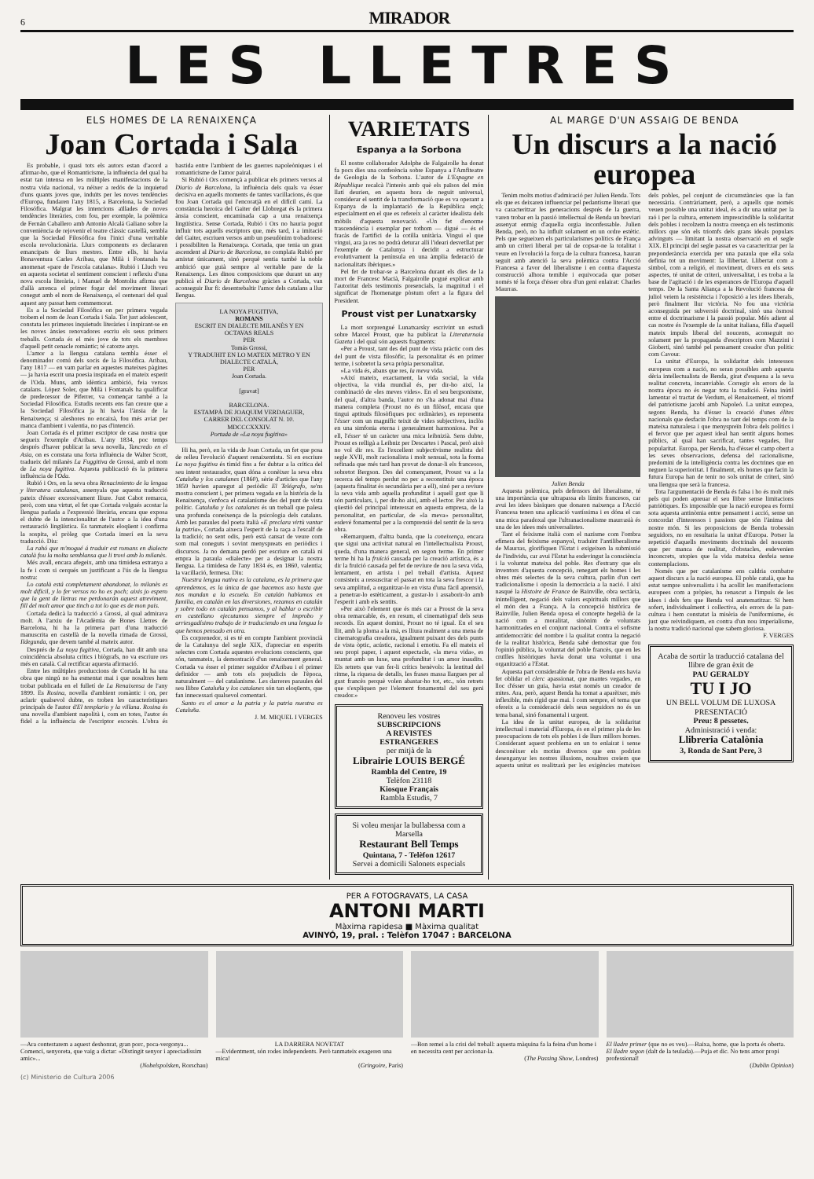6 MIRADOR
LES LLETRES
ELS HOMES DE LA RENAIXENÇA
Joan Cortada i Sala
Es probable, i quasi tots els autors estan d'acord a afirmar-ho, que el Romanticisme, la influència del qual ha estat tan intensa en les múltiples manifestacions de la nostra vida nacional, va néixer a redós de la inquietud d'uns quants joves que, induïts per les noves tendències d'Europa, fundaren l'any 1815, a Barcelona, la Sociedad Filosófica. Malgrat les intencions aïllades de noves tendències literàries, com fou, per exemple, la polèmica de Fernán Caballero amb Antonio Alcalá Galiano sobre la conveniència de rejovenir el teatre clàssic castellà, sembla que la Sociedad Filosófica fou l'inici d'una veritable escola revolucionària. Llurs components es declararen emancipats de llurs mestres. Entre ells, hi havia Bonaventura Carles Aribau, que Milà i Fontanals ha anomenat «pare de l'escola catalana». Rubió i Lluch veu en aquesta societat el sentiment conscient i reflexiu d'una nova escola literària, i Manuel de Montoliu afirma que d'allà arrenca el primer fogar del moviment literari conegut amb el nom de Renaixença, el centenari del qual aquest any passat hem commemorat.
Es a la Sociedad Filosófica on per primera vegada trobem el nom de Joan Cortada i Sala. Tot just adolescent, constata les primeres inquietuds literàries i inspirant-se en les noves ànsies renovadores escriu els seus primers treballs. Cortada és el més jove de tots els membres d'aquell petit cenacle romàntic; té catorze anys.
L'amor a la llengua catalana sembla ésser el denominador comú dels socis de la Filosòfica. Aribau, l'any 1817 — en vam parlar en aquestes mateixes pàgines — ja havia escrit una poesia inspirada en el mateix esperit de l'Oda. Muns, amb idèntica ambició, feia versos catalans. López Soler, que Milà i Fontanals ha qualificat de predecessor de Piferrer, va començar també a la Sociedad Filosófica. Estudis recents ens fan creure que a la Sociedad Filosófica ja hi havia l'ànsia de la Renaixença; si aleshores no encaixà, fou més aviat per manca d'ambient i valentia, no pas d'intenció.
Joan Cortada és el primer escriptor de casa nostra que segueix l'exemple d'Aribau. L'any 1834, poc temps després d'haver publicat la seva novella, Tancredo en el Asia, on es constata una forta influència de Walter Scott, tradueix del milanès La Fuggitiva de Grossi, amb el nom de La noya fugitiva. Aquesta publicació és la primera influència de l'Oda.
Rubió i Ors, en la seva obra Renacimiento de la lengua y literatura catalanas, assenyala que aquesta traducció pateix d'ésser excessivament lliure. Just Cabot remarca, però, com una virtut, el fet que Cortada volgués acostar la llengua parlada a l'expressió literària, encara que exposa el dubte de la intencionalitat de l'autor a la idea d'una restauració lingüística. Es tanmateix eloqüent i confirma la sospita, el pròleg que Cortada inserí en la seva traducció. Diu:
La rahó que m'mogué á traduir est romans en dialecte català fou la molta semblansa que li trovi amb lo milanès.
Més avall, encara afegeix, amb una timidesa estranya a la fe i com si cerqués un justificant a l'ús de la llengua nostra:
Lo català está completament abandonat, lo milanès es molt difícil, y lo fer versos no ho es poch; aixis jo espero que la gent de lletras me perdonarán aquest atreviment, fill del molt amor que tinch a tot lo que es de mon pais.
Cortada dedicà la traducció a Grossi, al qual admirava molt. A l'arxiu de l'Acadèmia de Bones Lletres de Barcelona, hi ha la primera part d'una traducció manuscrita en castellà de la novella rimada de Grossi, Ildegunda, que devem també al mateix autor.
Després de La noya fugitiva, Cortada, han dit amb una coincidència absoluta crítics i biògrafs, no va escriure res més en català. Cal rectificar aquesta afirmació.
Entre les múltiples produccions de Cortada hi ha una obra que ningú no ha esmentat mai i que nosaltres hem trobat publicada en el fulletí de La Renaixensa de l'any 1899. Es Rosina, novella d'ambient romàntic i on, per aclarir qualsevol dubte, es troben les característiques principals de l'autor d'El templario y la villana. Rosina és una novella d'ambient napolità i, com en totes, l'autor és fidel a la influència de l'escriptor escocès. L'obra és bastida entre l'ambient de les guerres napoleòniques i el romanticisme de l'amor pairal.
Si Rubió i Ors començà a publicar els primers versos al Diario de Barcelona, la influència dels quals va ésser decisiva en aquells moments de tantes vacillacions, és que fou Joan Cortada qui l'encoratjà en el difícil camí. La constància heroica del Gaiter del Llobregat és la primera ànsia conscient, encaminada cap a una renaixença lingüística. Sense Cortada, Rubió i Ors no hauria pogut influir tots aquells escriptors que, més tard, i a imitació del Gaiter, escriuen versos amb un pseudònim trobadoresc i possibiliten la Renaixença. Cortada, que tenia un gran ascendent al Diario de Barcelona, no complaïa Rubió per amistat únicament, sinó perquè sentia també la noble ambició que guià sempre al veritable pare de la Renaixença. Les dinou composicions que durant un any publicà el Diario de Barcelona gràcies a Cortada, van aconseguir llur fi: desentrebaltir l'amor dels catalans a llur llengua.
LA NOYA FUGITIVA,
ROMANS
ESCRIT EN DIALECTE MILANÈS Y EN OCTAVAS REALS
PER
Tomás Grossi,
Y TRADUHIT EN LO MATEIX METRO Y EN DIALECTE CATALÁ,
PER
Joan Cortada.
[gravat]
BARCELONA.
ESTAMPÀ DE JOAQUIM VERDAGUER,
CARRER DEL CONSOLAT N. 10.
MDCCCXXXIV.
Portada de «La noya fugitiva»
Hi ha, però, en la vida de Joan Cortada, un fet que posa de relleu l'evolució d'aquest renaixentista. Si en escriure La noya fugitiva és tímid fins a fer dubtar a la crítica del seu intent restaurador, quan dóna a conèixer la seva obra Cataluña y los catalanes (1860), sèrie d'articles que l'any 1859 havien aparegut al periòdic El Telégrafo, se'ns mostra conscient i, per primera vegada en la història de la Renaixença, s'enfoca el catalanisme des del punt de vista polític. Cataluña y los catalanes és un treball que palesa una profunda coneixença de la psicologia dels catalans. Amb les paraules del poeta italià «E preclara virtù vantar la patria», Cortada aixeca l'esperit de la raça a l'escalf de la tradició; no sent odis, però està cansat de veure com som mal coneguts i sovint menyspreats en periòdics i discursos. Ja no demana perdó per escriure en català ni empra la paraula «dialecte» per a designar la nostra llengua. La timidesa de l'any 1834 és, en 1860, valentia; la vacillació, fermesa. Diu:
Nuestra lengua nativa es la catalana, es la primera que aprendemos, es la única de que hacemos uso hasta que nos mandan a la escuela. En catalán hablamos en familia, en catalán en las diversiones, rezamos en catalán y sobre todo en catalán pensamos, y al hablar o escribir en castellano ejecutamos siempre el improbo y arriesgadísimo trabajo de ir traduciendo en una lengua lo que hemos pensado en otra.
Es corprenedor, si es té en compte l'ambient provincià de la Catalunya del segle XIX, d'apreciar en esperits selectes com Cortada aquestes evolucions conscients, que són, tanmateix, la demostració d'un renaixement general. Cortada va ésser el primer seguidor d'Aribau i el primer definidor — amb tots els prejudicis de l'època, naturalment — del catalanisme. Les darreres paraules del seu llibre Cataluña y los catalanes són tan eloqüents, que fan innecessari qualsevol comentari.
Santo es el amor a la patria y la patria nuestra es Cataluña.
J. M. MIQUEL I VERGES
VARIETATS
Espanya a la Sorbona
El nostre collaborador Adolphe de Falgairolle ha donat fa pocs dies una conferència sobre Espanya a l'Amfiteatre de Geologia de la Sorbona. L'autor de L'Espagne en République recalcà l'interès amb què els països del món llatí deurien, en aquesta hora de neguit universal, considerar el sentit de la transformació que es va operant a Espanya de la implantació de la República ençà; especialment en el que es referei̇x al caràcter idealista dels mòbils d'aquesta renovació. «Un fet d'enorme trascendència i exemplar per tothom — digué — és el fracàs de l'artifici de la cotilla unitària. Vingui el que vingui, ara ja res no podrà deturar allí l'ideari desvetllat per l'exemple de Catalunya i decidit a estructurar evolutivament la península en una àmplia federació de nacionalitats ibèriques.»
Pel fet de trobar-se a Barcelona durant els dies de la mort de Francesc Macià, Falgairolle pogué explicar amb l'autoritat dels testimonis presencials, la magnitud i el significat de l'homenatge pòstum ofert a la figura del President.
Proust vist per Lunatxarsky
La mort sorprengué Lunatxarsky escrivint un estudi sobre Marcel Proust, que ha publicat la Literaturnaia Gazeta i del qual són aquests fragments:
«Per a Proust, tant des del punt de vista pràctic com des del punt de vista filosòfic, la personalitat és en primer terme, i sobretot la seva pròpia personalitat.
»La vida és, abans que res, la meva vida.
»Així mateix, exactament, la vida social, la vida objectiva, la vida mundial és, per dir-ho així, la combinació de «les meves vides». En el seu bergsonisme, del qual, d'altra banda, l'autor no s'ha adonat mai d'una manera completa (Proust no és un filòsof, encara que tingui aptituds filosòfiques poc ordinàries), es representa l'ésser com un magnífic teixit de vides subjectives, inclòs en una simfonia eterna i generalment harmoniosa. Per a ell, l'ésser té un caràcter una mica leibnizià. Sens dubte, Proust es relligà a Leibniz per Descartes i Pascal, però això no vol dir res. Es l'excellent subjectivisme realista del segle XVII, molt racionalista i molt sensual, sota la forma refinada que més tard han provat de donar-li els francesos, sobretot Bergson. Des del començament, Proust va a la recerca del temps perdut no per a reconstituir una època (aquesta finalitat és secundària per a ell), sinó per a reviure la seva vida amb aquella profunditat i aquell gust que li són particulars, i, per dir-ho així, amb el lector. Per això la qüestió del principal interessat en aquesta empresa, de la personalitat, en particular, de «la meva» personalitat, esdevé fonamental per a la comprensió del sentit de la seva obra.
»Remarquem, d'altra banda, que la coneixença, encara que sigui una activitat natural en l'intellectualista Proust, queda, d'una manera general, en segon terme. En primer terme hi ha la fruïció causada per la creació artística, és a dir la fruïció causada pel fet de reviure de nou la seva vida, lentament, en artista i pel treball d'artista. Aquest consisteix a ressuscitar el passat en tota la seva frescor i la seva amplitud, a organitzar-lo en vista d'una fàcil aprensió, a penetrar-lo estèticament, a gustar-lo i assaborir-lo amb l'esperit i amb els sentits.
»Per això l'element que és més car a Proust de la seva obra remarcable, és, en resum, el cinematògraf dels seus records. En aquest domini, Proust no té igual. En el seu llit, amb la ploma a la mà, es lliura realment a una mena de cinematografia creadora, igualment puixant des dels punts de vista òptic, acústic, racional i emotiu. Fa ell mateix el seu propi paper, i aquest espectacle, «la meva vida», es muntat amb un luxe, una profunditat i un amor inaudits. Els retrets que van fer-li crítics benèvols: la lentitud del ritme, la riquesa de detalls, les frases massa llargues per al gust francès perquè volen abastar-ho tot, etc., són retrets que s'expliquen per l'element fonamental del seu geni creador.»
Renoveu les vostres
SUBSCRIPCIONS
A REVISTES
ESTRANGERES
per mitjà de la
Librairie LOUIS BERGÉ
Rambla del Centre, 19
Telèfon 23118
Kiosque Français
Rambla Estudis, 7
Si voleu menjar la bullabessa com a Marsella
Restaurant Bell Temps
Quintana, 7 - Telèfon 12617
Servei a domicili Salonets especials
AL MARGE D'UN ASSAIG DE BENDA
Un discurs a la nació europea
Tenim molts motius d'admiració per Julien Benda. Tots els que es deixaren influenciar pel pedantisme literari que va caracteritzar les generacions després de la guerra, varen trobar en la passió intellectual de Benda un breviari assenyat enmig d'aquella orgia inconfessable. Julien Benda, però, no ha influït solament en un ordre estètic. Pels que segueixen els particularismes polítics de França amb un criteri liberal per tal de copsar-ne la totalitat i veure en l'evolució la força de la cultura francesa, hauran seguit amb atenció la seva polèmica contra l'Acció Francesa a favor del liberalisme i en contra d'aquesta construcció alhora temible i equivocada que potser només té la força d'ésser obra d'un geni enlairat: Charles Maurras.
Julien Benda
Aquesta polèmica, pels defensors del liberalisme, té una importància que ultrapassa els límits francesos, car avui les idees bàsiques que donaren naixença a l'Acció Francesa tenen una aplicació vastíssima i es dóna el cas una mica paradoxal que l'ultranacionalisme maurrasià és una de les idees més universalistes.
Tant el feixisme italià com el nazisme com l'ombra efímera del feixisme espanyol, traduint l'antiliberalisme de Maurras, glorifiquen l'Estat i exigeixen la submissió de l'individu, car avui l'Estat ha esdevingut la consciència i la voluntat mateixa del poble. Res d'estrany que els inventors d'aquesta concepció, renegant els homes i les obres més selectes de la seva cultura, parlin d'un cert tradicionalisme i oposin la democràcia a la nació. I així nasqué la Histoire de France de Bainville, obra sectària, inintelligent, negació dels valors espirituals millors que el món deu a França. A la concepció històrica de Bainville, Julien Benda oposa el concepte hegelià de la nació com a moralitat, sinònim de voluntats harmonitzades en el conjunt nacional. Contra el sofisme antidemocràtic del nombre i la qualitat contra la negació de la realitat històrica, Benda sabé demostrar que fou l'opinió pública, la voluntat del poble francès, que en les cruïlles històriques havia donat una voluntat i una organització a l'Estat.
Aquesta part considerable de l'obra de Benda ens havia fet oblidar el clerc apassionat, que mantes vegades, en lloc d'ésser un guia, havia estat només un creador de mites. Ara, però, aquest Benda ha tornat a aparèixer, més inflexible, més rígid que mai. I com sempre, el tema que ofereix a la consideració dels seus seguidors no és un tema banal, sinó fonamental i urgent.
La idea de la unitat europea, de la solidaritat intellectual i material d'Europa, és en el primer pla de les preocupacions de tots els pobles i de llurs millors homes. Considerant aquest problema en un to enlairat i sense desconèixer els motius diversos que ens podrien desenganyar les nostres illusions, nosaltres creiem que aquesta unitat es realitzarà per les exigències mateixes dels pobles, pel conjunt de circumstàncies que la fan necessària. Contràriament, però, a aquells que només veuen possible una unitat ideal, és a dir una unitat per la raó i per la cultura, entenem imprescindible la solidaritat dels pobles i recolzem la nostra creença en els testimonis millors que són els triomfs dels grans ideals populars advinguts — limitant la nostra observació en el segle XIX. El principi del segle passat es va caracteritzar per la preponderància exercida per una paraula que ella sola definia tot un moviment: la llibertat. Llibertat com a símbol, com a religió, el moviment, divers en els seus aspectes, té unitat de criteri, universalitat, i es troba a la base de l'agitació i de les esperances de l'Europa d'aquell temps. De la Santa Aliança a la Revolució francesa de juliol veiem la resistència i l'oposició a les idees liberals, però finalment llur victòria. No fou una victòria aconseguida per subversió doctrinal, sinó una òsmosi entre el doctrinarisme i la passió popular. Més adient al cas nostre és l'exemple de la unitat italiana, filla d'aquell mateix impuls liberal del noucents, aconseguit no solament per la propaganda d'escriptors com Mazzini i Gioberti, sinó també pel pensament creador d'un polític com Cavour.
La unitat d'Europa, la solidaritat dels interessos europeus com a nació, no seran possibles amb aquesta dèria intellectualista de Benda, girat d'esquena a la seva realitat concreta, incanviable. Corregir els errors de la nostra època no és negar tota la tradició. Feina inútil lamentar el tractat de Verdum, el Renaixement, el triomf del patriotisme jacobí amb Napoleó. La unitat europea, segons Benda, ha d'ésser la creació d'unes élites nacionals que desfacin l'obra no tant del temps com de la mateixa naturalesa i que menyspreïn l'obra dels polítics i el fervor que per aquest ideal han sentit alguns homes públics, al qual han sacrificat, tantes vegades, llur popularitat. Europa, per Benda, ha d'ésser el camp obert a les seves observacions, defensa del racionalisme, predomini de la intelligència contra les doctrines que en neguen la superioritat. I finalment, els homes que facin la futura Europa han de tenir no sols unitat de criteri, sinó una llengua que serà la francesa.
Tota l'argumentació de Benda és falsa i ho és molt més pels qui poden apreuar el seu llibre sense limitacions patriòtiques. Es impossible que la nació europea es formi sota aquesta antinòmia entre pensament i acció, sense un concordat d'interessos i passions que són l'ànima del nostre món. Si les proposicions de Benda trobessin seguidors, no en resultaria la unitat d'Europa. Potser la repetició d'aquells moviments doctrinals del noucents que per manca de realitat, d'obstacles, esdevenien inconcrets, utopies que la vida mateixa desfeia sense contemplacions.
Només que per catalanisme ens caldria combatre aquest discurs a la nació europea. El poble català, que ha estat sempre universalista i ha acollit les manifestacions europees com a pròpies, ha renascut a l'impuls de les idees i dels fets que Benda vol anatematitzar. Si hem sofert, individualment i collectiva, els errors de la pan-cultura i hem constatat la misèria de l'uniformisme, és just que reivindiquem, en contra d'un nou imperialisme, la nostra tradició nacional que sabem gloriosa.
F. VERGES
Acaba de sortir la traducció catalana del llibre de gran èxit de
PAU GERALDY
TU I JO
UN BELL VOLUM DE LUXOSA PRESENTACIÓ
Preu: 8 pessetes.
Administració i venda:
Llibreria Catalònia
3, Ronda de Sant Pere, 3
PER A FOTOGRAVATS, LA CASA
ANTONI MARTI
Màxima rapidesa ■ Màxima qualitat
AVINYÓ, 19, pral. : Telèfon 17047 : BARCELONA
—Ara contestarem a aquest deshonrat, gran porc, poca-vergonya... Comenci, senyoreta, que vaig a dictar: «Distingit senyor i apreciadíssim amic»...
(Nobelspolsken, Rorschau)
LA DARRERA NOVETAT
—Evidentment, són rodes independents. Però tanmateix exageren una mica!
(Gringoire, París)
—Bon remei a la crisi del treball: aquesta màquina fa la feina d'un home i en necessita cent per accionar-la.
(The Passing Show, Londres)
El lladre primer (que no es veu).—Baixa, home, que la porta és oberta.
El lladre segon (dalt de la teulada).—Puja et dic. No tens amor propi professional!
(Dublin Opinion)
(c) Ministerio de Cultura 2006